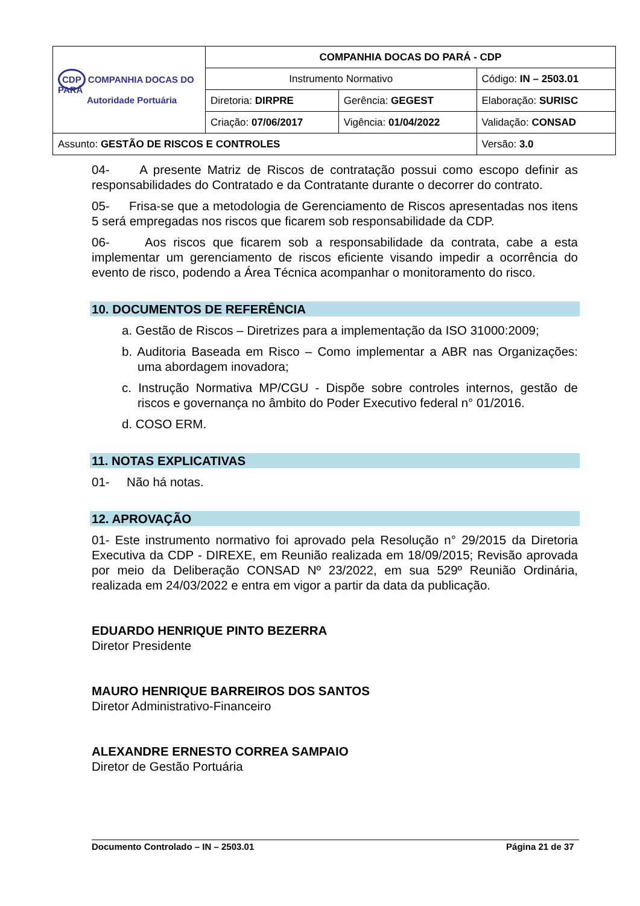| CDP COMPANHIA DOCAS DO PARÁ Autoridade Portuária | COMPANHIA DOCAS DO PARÁ - CDP | | |
| | Instrumento Normativo | | Código: IN – 2503.01 |
| | Diretoria: DIRPRE | Gerência: GEGEST | Elaboração: SURISC |
| | Criação: 07/06/2017 | Vigência: 01/04/2022 | Validação: CONSAD |
| Assunto: GESTÃO DE RISCOS E CONTROLES | | | Versão: 3.0 |
04- A presente Matriz de Riscos de contratação possui como escopo definir as responsabilidades do Contratado e da Contratante durante o decorrer do contrato.
05- Frisa-se que a metodologia de Gerenciamento de Riscos apresentadas nos itens 5 será empregadas nos riscos que ficarem sob responsabilidade da CDP.
06- Aos riscos que ficarem sob a responsabilidade da contrata, cabe a esta implementar um gerenciamento de riscos eficiente visando impedir a ocorrência do evento de risco, podendo a Área Técnica acompanhar o monitoramento do risco.
10. DOCUMENTOS DE REFERÊNCIA
a. Gestão de Riscos – Diretrizes para a implementação da ISO 31000:2009;
b. Auditoria Baseada em Risco – Como implementar a ABR nas Organizações: uma abordagem inovadora;
c. Instrução Normativa MP/CGU - Dispõe sobre controles internos, gestão de riscos e governança no âmbito do Poder Executivo federal n° 01/2016.
d. COSO ERM.
11. NOTAS EXPLICATIVAS
01- Não há notas.
12. APROVAÇÃO
01- Este instrumento normativo foi aprovado pela Resolução n° 29/2015 da Diretoria Executiva da CDP - DIREXE, em Reunião realizada em 18/09/2015; Revisão aprovada por meio da Deliberação CONSAD Nº 23/2022, em sua 529º Reunião Ordinária, realizada em 24/03/2022 e entra em vigor a partir da data da publicação.
EDUARDO HENRIQUE PINTO BEZERRA
Diretor Presidente
MAURO HENRIQUE BARREIROS DOS SANTOS
Diretor Administrativo-Financeiro
ALEXANDRE ERNESTO CORREA SAMPAIO
Diretor de Gestão Portuária
Documento Controlado – IN – 2503.01 Página 21 de 37